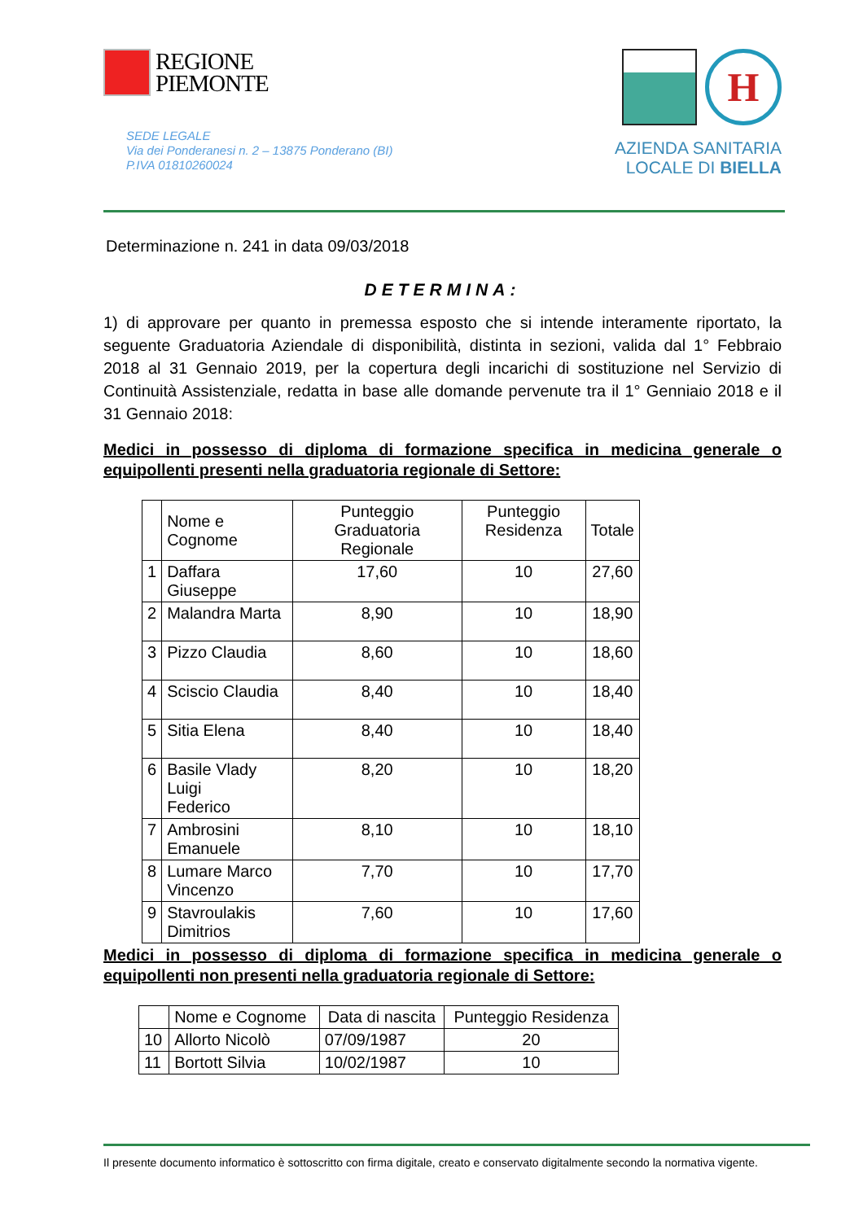REGIONE
PIEMONTE
SEDE LEGALE
Via dei Ponderanesi n. 2 – 13875 Ponderano (BI)
P.IVA 01810260024
H
AZIENDA SANITARIA
LOCALE DI BIELLA
Determinazione n. 241 in data 09/03/2018
DETERMINA:
1) di approvare per quanto in premessa esposto che si intende interamente riportato, la seguente Graduatoria Aziendale di disponibilità, distinta in sezioni, valida dal 1° Febbraio 2018 al 31 Gennaio 2019, per la copertura degli incarichi di sostituzione nel Servizio di Continuità Assistenziale, redatta in base alle domande pervenute tra il 1° Genniaio 2018 e il 31 Gennaio 2018:
Medici in possesso di diploma di formazione specifica in medicina generale o equipollenti presenti nella graduatoria regionale di Settore:
| | Nome e Cognome | Punteggio Graduatoria Regionale | Punteggio Residenza | Totale |
| --- | --- | --- | --- | --- |
| 1 | Daffara Giuseppe | 17,60 | 10 | 27,60 |
| 2 | Malandra Marta | 8,90 | 10 | 18,90 |
| 3 | Pizzo Claudia | 8,60 | 10 | 18,60 |
| 4 | Sciscio Claudia | 8,40 | 10 | 18,40 |
| 5 | Sitia Elena | 8,40 | 10 | 18,40 |
| 6 | Basile Vlady Luigi Federico | 8,20 | 10 | 18,20 |
| 7 | Ambrosini Emanuele | 8,10 | 10 | 18,10 |
| 8 | Lumare Marco Vincenzo | 7,70 | 10 | 17,70 |
| 9 | Stavroulakis Dimitrios | 7,60 | 10 | 17,60 |
Medici in possesso di diploma di formazione specifica in medicina generale o equipollenti non presenti nella graduatoria regionale di Settore:
| | Nome e Cognome | Data di nascita | Punteggio Residenza |
| --- | --- | --- | --- |
| 10 | Allorto Nicolò | 07/09/1987 | 20 |
| 11 | Bortott Silvia | 10/02/1987 | 10 |
Il presente documento informatico è sottoscritto con firma digitale, creato e conservato digitalmente secondo la normativa vigente.